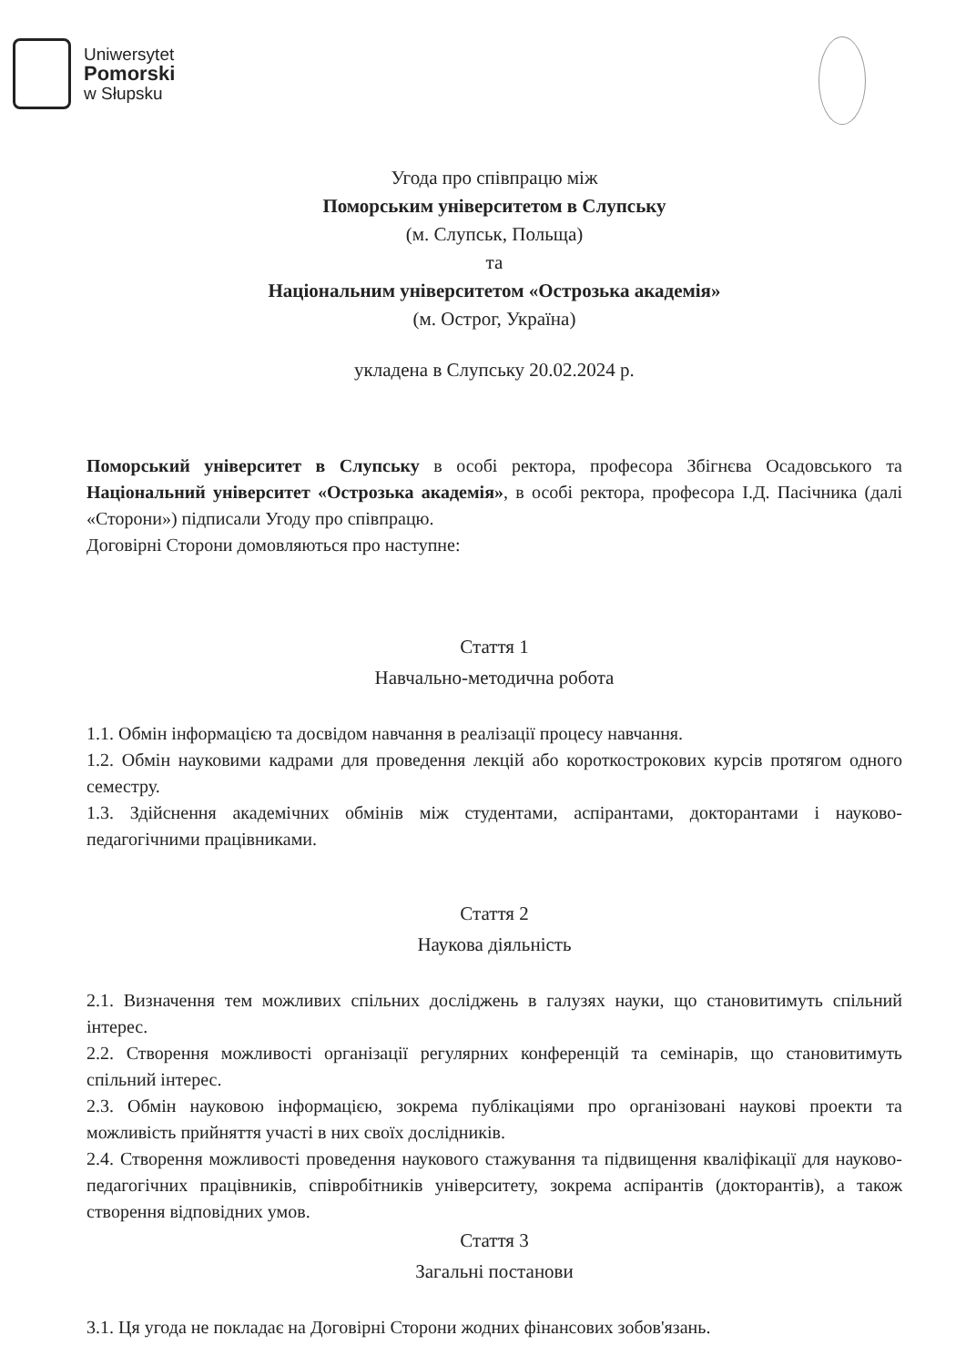Uniwersytet
Pomorski
w Słupsku
Угода про співпрацю між
Поморським університетом в Слупську
(м. Слупськ, Польща)
та
Національним університетом «Острозька академія»
(м. Острог, Україна)
укладена в Слупську 20.02.2024 р.
Поморський університет в Слупську в особі ректора, професора Збігнєва Осадовського та Національний університет «Острозька академія», в особі ректора, професора І.Д. Пасічника (далі «Сторони») підписали Угоду про співпрацю.
Договірні Сторони домовляються про наступне:
Стаття 1
Навчально-методична робота
1.1. Обмін інформацією та досвідом навчання в реалізації процесу навчання.
1.2. Обмін науковими кадрами для проведення лекцій або короткострокових курсів протягом одного семестру.
1.3. Здійснення академічних обмінів між студентами, аспірантами, докторантами і науково-педагогічними працівниками.
Стаття 2
Наукова діяльність
2.1. Визначення тем можливих спільних досліджень в галузях науки, що становитимуть спільний інтерес.
2.2. Створення можливості організації регулярних конференцій та семінарів, що становитимуть спільний інтерес.
2.3. Обмін науковою інформацією, зокрема публікаціями про організовані наукові проекти та можливість прийняття участі в них своїх дослідників.
2.4. Створення можливості проведення наукового стажування та підвищення кваліфікації для науково-педагогічних працівників, співробітників університету, зокрема аспірантів (докторантів), а також створення відповідних умов.
Стаття 3
Загальні постанови
3.1. Ця угода не покладає на Договірні Сторони жодних фінансових зобов'язань.